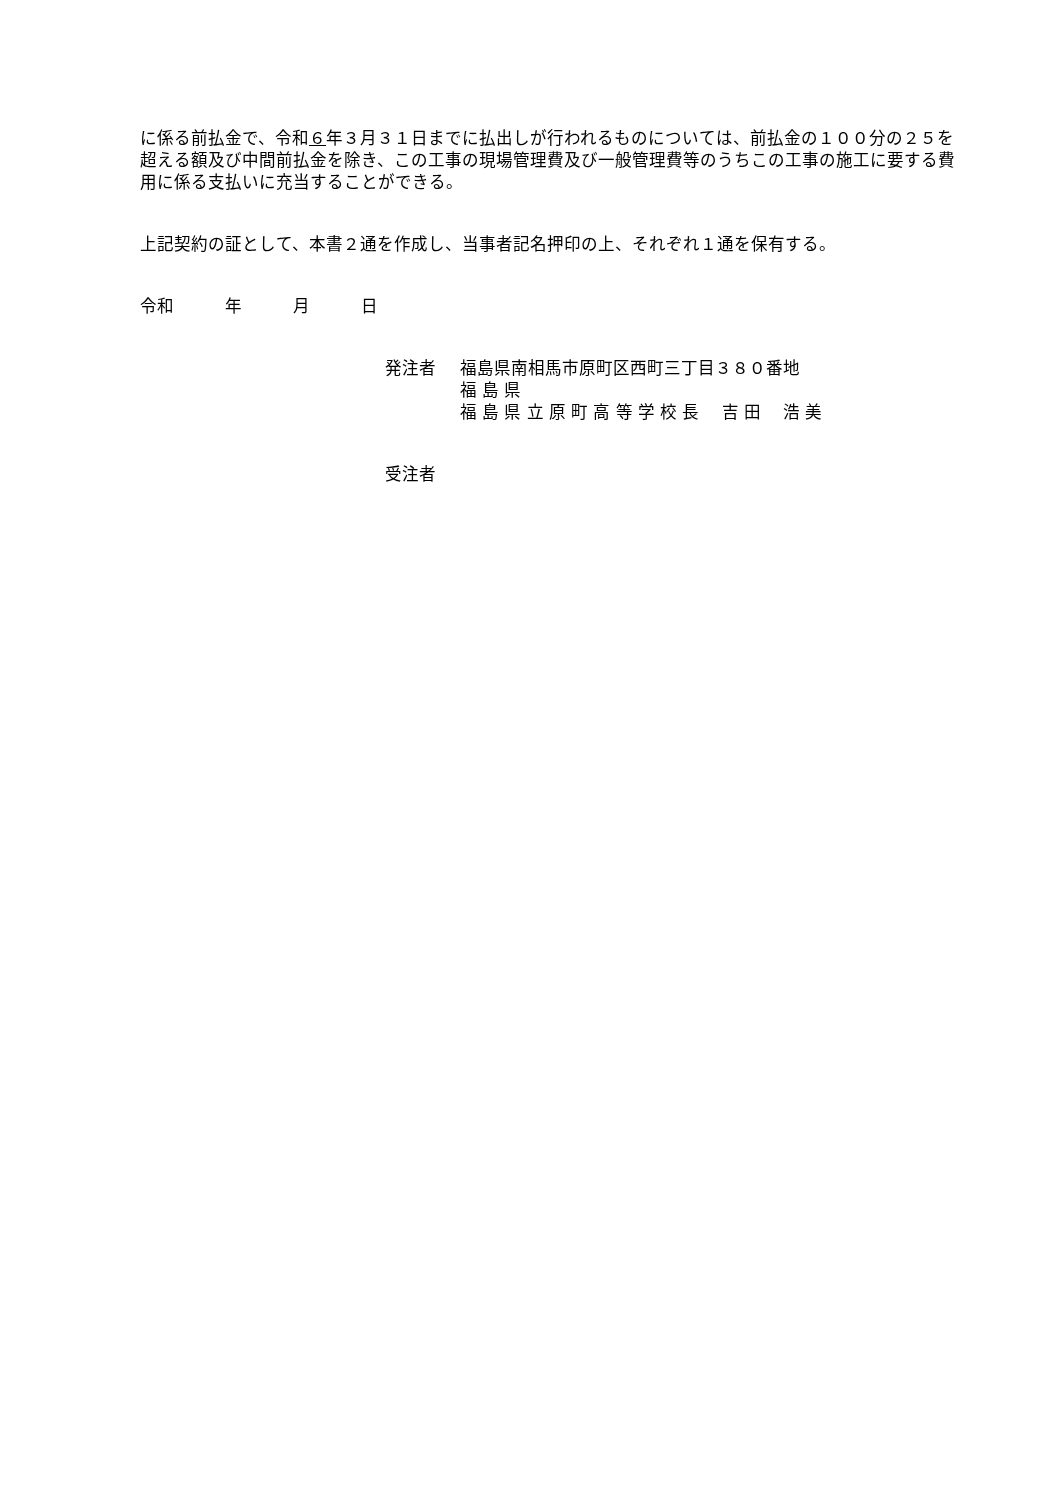に係る前払金で、令和６年３月３１日までに払出しが行われるものについては、前払金の１００分の２５を超える額及び中間前払金を除き、この工事の現場管理費及び一般管理費等のうちこの工事の施工に要する費用に係る支払いに充当することができる。
上記契約の証として、本書２通を作成し、当事者記名押印の上、それぞれ１通を保有する。
令和　　　年　　　月　　　日
発注者 福島県南相馬市原町区西町三丁目３８０番地
福 島 県
福 島 県 立 原 町 高 等 学 校 長　 吉 田　 浩 美
受注者